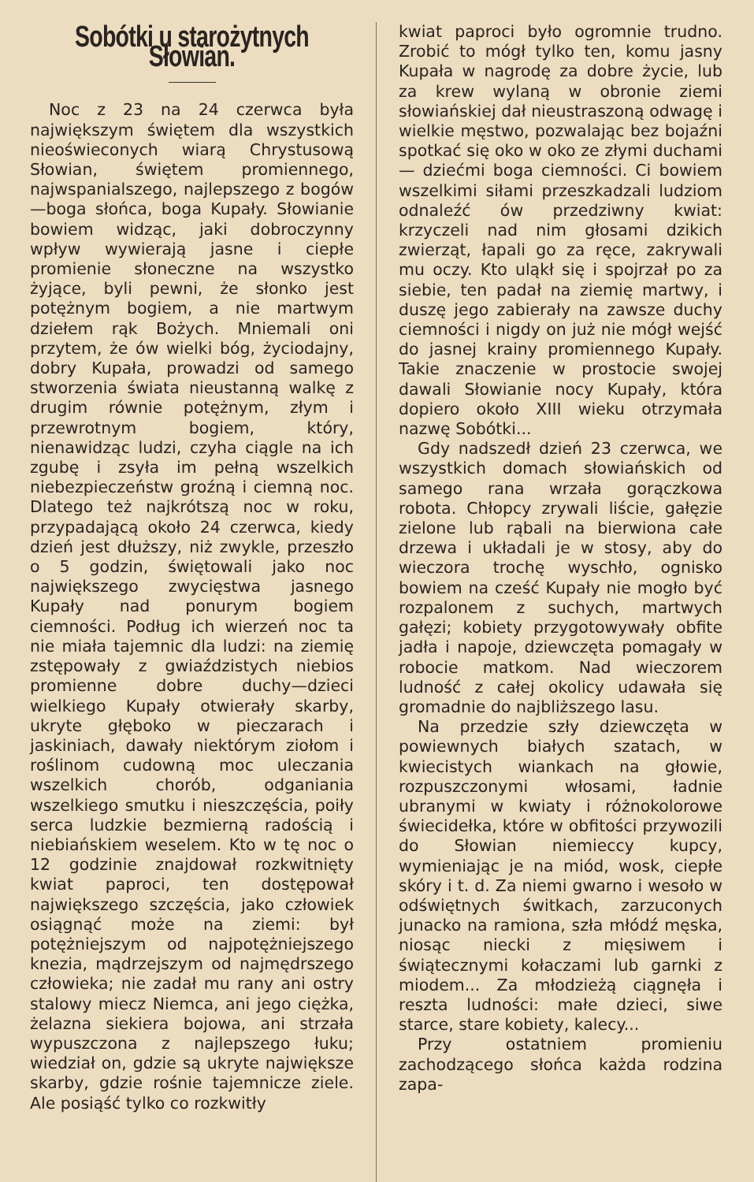Sobótki u starożytnych Słowian.
Noc z 23 na 24 czerwca była największym świętem dla wszystkich nieoświeconych wiarą Chrystusową Słowian, świętem promiennego, najwspanialszego, najlepszego z bogów—boga słońca, boga Kupały. Słowianie bowiem widząc, jaki dobroczynny wpływ wywierają jasne i ciepłe promienie słoneczne na wszystko żyjące, byli pewni, że słonko jest potężnym bogiem, a nie martwym dziełem rąk Bożych. Mniemali oni przytem, że ów wielki bóg, życiodajny, dobry Kupała, prowadzi od samego stworzenia świata nieustanną walkę z drugim równie potężnym, złym i przewrotnym bogiem, który, nienawidząc ludzi, czyha ciągle na ich zgubę i zsyła im pełną wszelkich niebezpieczeństw groźną i ciemną noc. Dlatego też najkrótszą noc w roku, przypadającą około 24 czerwca, kiedy dzień jest dłuższy, niż zwykle, przeszło o 5 godzin, świętowali jako noc największego zwycięstwa jasnego Kupały nad ponurym bogiem ciemności. Podług ich wierzeń noc ta nie miała tajemnic dla ludzi: na ziemię zstępowały z gwiaździstych niebios promienne dobre duchy—dzieci wielkiego Kupały otwierały skarby, ukryte głęboko w pieczarach i jaskiniach, dawały niektórym ziołom i roślinom cudowną moc uleczania wszelkich chorób, odganiania wszelkiego smutku i nieszczęścia, poiły serca ludzkie bezmierną radością i niebiańskiem weselem. Kto w tę noc o 12 godzinie znajdował rozkwitnięty kwiat paproci, ten dostępował największego szczęścia, jako człowiek osiągnąć może na ziemi: był potężniejszym od najpotężniejszego knezia, mądrzejszym od najmędrszego człowieka; nie zadał mu rany ani ostry stalowy miecz Niemca, ani jego ciężka, żelazna siekiera bojowa, ani strzała wypuszczona z najlepszego łuku; wiedział on, gdzie są ukryte największe skarby, gdzie rośnie tajemnicze ziele. Ale posiąść tylko co rozkwitły
kwiat paproci było ogromnie trudno. Zrobić to mógł tylko ten, komu jasny Kupała w nagrodę za dobre życie, lub za krew wylaną w obronie ziemi słowiańskiej dał nieustraszoną odwagę i wielkie męstwo, pozwalając bez bojaźni spotkać się oko w oko ze złymi duchami — dziećmi boga ciemności. Ci bowiem wszelkimi siłami przeszkadzali ludziom odnaleźć ów przedziwny kwiat: krzyczeli nad nim głosami dzikich zwierząt, łapali go za ręce, zakrywali mu oczy. Kto uląkł się i spojrzał po za siebie, ten padał na ziemię martwy, i duszę jego zabierały na zawsze duchy ciemności i nigdy on już nie mógł wejść do jasnej krainy promiennego Kupały. Takie znaczenie w prostocie swojej dawali Słowianie nocy Kupały, która dopiero około XIII wieku otrzymała nazwę Sobótki...
Gdy nadszedł dzień 23 czerwca, we wszystkich domach słowiańskich od samego rana wrzała gorączkowa robota. Chłopcy zrywali liście, gałęzie zielone lub rąbali na bierwiona całe drzewa i układali je w stosy, aby do wieczora trochę wyschło, ognisko bowiem na cześć Kupały nie mogło być rozpalonem z suchych, martwych gałęzi; kobiety przygotowywały obfite jadła i napoje, dziewczęta pomagały w robocie matkom. Nad wieczorem ludność z całej okolicy udawała się gromadnie do najbliższego lasu.
Na przedzie szły dziewczęta w powiewnych białych szatach, w kwiecistych wiankach na głowie, rozpuszczonymi włosami, ładnie ubranymi w kwiaty i różnokolorowe świecidełka, które w obfitości przywozili do Słowian niemieccy kupcy, wymieniając je na miód, wosk, ciepłe skóry i t. d. Za niemi gwarno i wesoło w odświętnych świtkach, zarzuconych junacko na ramiona, szła młódź męska, niosąc niecki z mięsiwem i świątecznymi kołaczami lub garnki z miodem... Za młodzieżą ciągnęła i reszta ludności: małe dzieci, siwe starce, stare kobiety, kalecy...
Przy ostatniem promieniu zachodzącego słońca każda rodzina zapa-